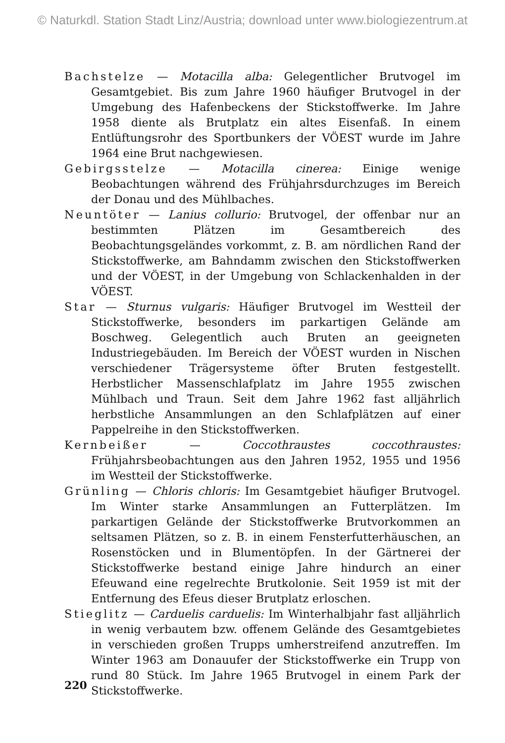© Naturkdl. Station Stadt Linz/Austria; download unter www.biologiezentrum.at
Bachstelze — Motacilla alba: Gelegentlicher Brutvogel im Gesamtgebiet. Bis zum Jahre 1960 häufiger Brutvogel in der Umgebung des Hafenbeckens der Stickstoffwerke. Im Jahre 1958 diente als Brutplatz ein altes Eisenfaß. In einem Entlüftungsrohr des Sportbunkers der VÖEST wurde im Jahre 1964 eine Brut nachgewiesen.
Gebirgsstelze — Motacilla cinerea: Einige wenige Beobachtungen während des Frühjahrsdurchzuges im Bereich der Donau und des Mühlbaches.
Neuntöter — Lanius collurio: Brutvogel, der offenbar nur an bestimmten Plätzen im Gesamtbereich des Beobachtungsgeländes vorkommt, z. B. am nördlichen Rand der Stickstoffwerke, am Bahndamm zwischen den Stickstoffwerken und der VÖEST, in der Umgebung von Schlackenhalden in der VÖEST.
Star — Sturnus vulgaris: Häufiger Brutvogel im Westteil der Stickstoffwerke, besonders im parkartigen Gelände am Boschweg. Gelegentlich auch Bruten an geeigneten Industriegebäuden. Im Bereich der VÖEST wurden in Nischen verschiedener Trägersysteme öfter Bruten festgestellt. Herbstlicher Massenschlafplatz im Jahre 1955 zwischen Mühlbach und Traun. Seit dem Jahre 1962 fast alljährlich herbstliche Ansammlungen an den Schlafplätzen auf einer Pappelreihe in den Stickstoffwerken.
Kernbeißer — Coccothraustes coccothraustes: Frühjahrsbeobachtungen aus den Jahren 1952, 1955 und 1956 im Westteil der Stickstoffwerke.
Grünling — Chloris chloris: Im Gesamtgebiet häufiger Brutvogel. Im Winter starke Ansammlungen an Futterplätzen. Im parkartigen Gelände der Stickstoffwerke Brutvorkommen an seltsamen Plätzen, so z. B. in einem Fensterfutterhäuschen, an Rosenstöcken und in Blumentöpfen. In der Gärtnerei der Stickstoffwerke bestand einige Jahre hindurch an einer Efeuwand eine regelrechte Brutkolonie. Seit 1959 ist mit der Entfernung des Efeus dieser Brutplatz erloschen.
Stieglitz — Carduelis carduelis: Im Winterhalbjahr fast alljährlich in wenig verbautem bzw. offenem Gelände des Gesamtgebietes in verschieden großen Trupps umherstreifend anzutreffen. Im Winter 1963 am Donauufer der Stickstoffwerke ein Trupp von rund 80 Stück. Im Jahre 1965 Brutvogel in einem Park der Stickstoffwerke.
220